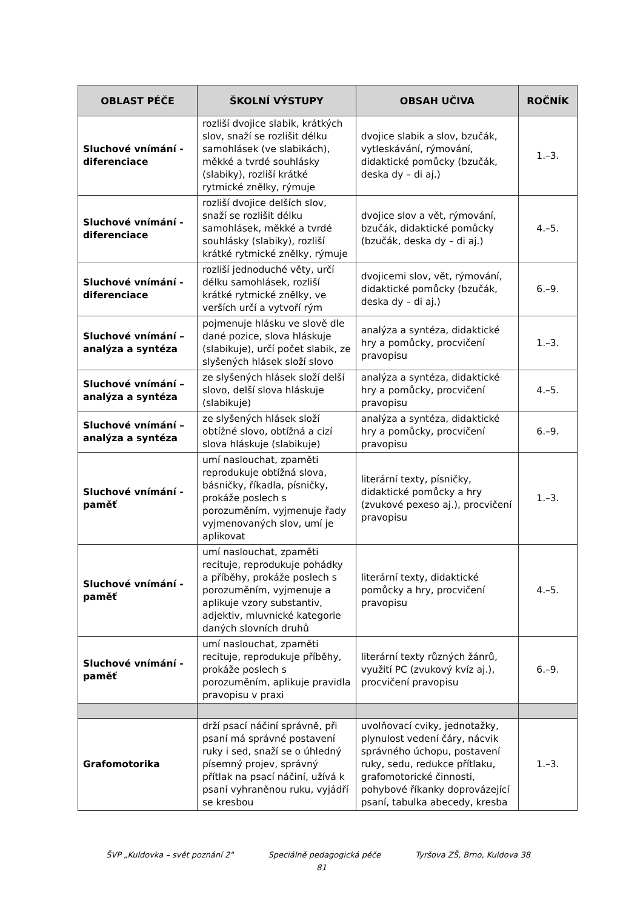| OBLAST PÉČE | ŠKOLNÍ VÝSTUPY | OBSAH UČIVA | ROČNÍK |
| --- | --- | --- | --- |
| Sluchové vnímání - diferenciace | rozliší dvojice slabik, krátkých slov, snaží se rozlišit délku samohlásek (ve slabikách), měkké a tvrdé souhlásky (slabiky), rozliší krátké rytmické znělky, rýmuje | dvojice slabik a slov, bzučák, vytleskávání, rýmování, didaktické pomůcky (bzučák, deska dy – di aj.) | 1.–3. |
| Sluchové vnímání - diferenciace | rozliší dvojice delších slov, snaží se rozlišit délku samohlásek, měkké a tvrdé souhlásky (slabiky), rozliší krátké rytmické znělky, rýmuje | dvojice slov a vět, rýmování, bzučák, didaktické pomůcky (bzučák, deska dy – di aj.) | 4.–5. |
| Sluchové vnímání - diferenciace | rozliší jednoduché věty, určí délku samohlásek, rozliší krátké rytmické znělky, ve verších určí a vytvoří rým | dvojicemi slov, vět, rýmování, didaktické pomůcky (bzučák, deska dy – di aj.) | 6.–9. |
| Sluchové vnímání – analýza a syntéza | pojmenuje hlásku ve slově dle dané pozice, slova hláskuje (slabikuje), určí počet slabik, ze slyšených hlásek složí slovo | analýza a syntéza, didaktické hry a pomůcky, procvičení pravopisu | 1.–3. |
| Sluchové vnímání – analýza a syntéza | ze slyšených hlásek složí delší slovo, delší slova hláskuje (slabikuje) | analýza a syntéza, didaktické hry a pomůcky, procvičení pravopisu | 4.–5. |
| Sluchové vnímání – analýza a syntéza | ze slyšených hlásek složí obtížné slovo, obtížná a cizí slova hláskuje (slabikuje) | analýza a syntéza, didaktické hry a pomůcky, procvičení pravopisu | 6.–9. |
| Sluchové vnímání - paměť | umí naslouchat, zpaměti reprodukuje obtížná slova, básničky, říkadla, písničky, prokáže poslech s porozuměním, vyjmenuje řady vyjmenovaných slov, umí je aplikovat | literární texty, písničky, didaktické pomůcky a hry (zvukové pexeso aj.), procvičení pravopisu | 1.–3. |
| Sluchové vnímání - paměť | umí naslouchat, zpaměti recituje, reprodukuje pohádky a příběhy, prokáže poslech s porozuměním, vyjmenuje a aplikuje vzory substantiv, adjektiv, mluvnické kategorie daných slovních druhů | literární texty, didaktické pomůcky a hry, procvičení pravopisu | 4.–5. |
| Sluchové vnímání - paměť | umí naslouchat, zpaměti recituje, reprodukuje příběhy, prokáže poslech s porozuměním, aplikuje pravidla pravopisu v praxi | literární texty různých žánrů, využití PC (zvukový kvíz aj.), procvičení pravopisu | 6.–9. |
| Grafomotorika | drží psací náčiní správně, při psaní má správné postavení ruky i sed, snaží se o úhledný písemný projev, správný přítlak na psací náčiní, užívá k psaní vyhraněnou ruku, vyjádří se kresbou | uvolňovací cviky, jednotažky, plynulost vedení čáry, nácvik správného úchopu, postavení ruky, sedu, redukce přítlaku, grafomotorické činnosti, pohybové říkanky doprovázející psaní, tabulka abecedy, kresba | 1.–3. |
ŠVP „Kuldovka – svět poznání 2" Speciálně pedagogická péče Tyršova ZŠ, Brno, Kuldova 38
81